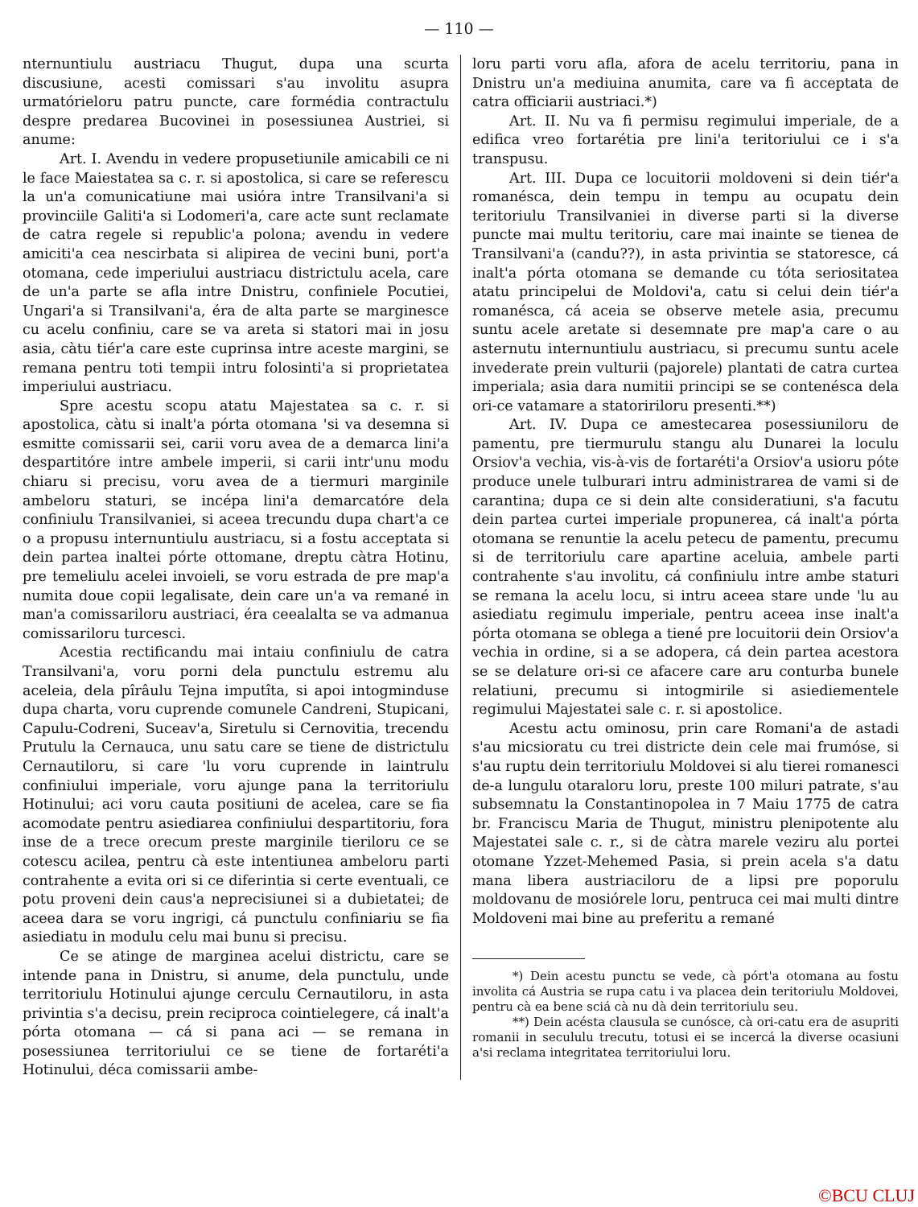— 110 —
nternuntiulu austriacu Thugut, dupa una scurta discusiune, acesti comissari s'au involitu asupra urmatórieloru patru puncte, care formédia contractulu despre predarea Bucovinei in posessiunea Austriei, si anume:
Art. I. Avendu in vedere propusetiunile amicabili ce ni le face Maiestatea sa c. r. si apostolica, si care se referescu la un'a comunicatiune mai usióra intre Transilvani'a si provinciile Galiti'a si Lodomeri'a, care acte sunt reclamate de catra regele si republic'a polona; avendu in vedere amiciti'a cea nescirbata si alipirea de vecini buni, port'a otomana, cede imperiului austriacu districtulu acela, care de un'a parte se afla intre Dnistru, confiniele Pocutiei, Ungari'a si Transilvani'a, éra de alta parte se marginesce cu acelu confiniu, care se va areta si statori mai in josu asia, càtu tiér'a care este cuprinsa intre aceste margini, se remana pentru toti tempii intru folosinti'a si proprietatea imperiului austriacu.
Spre acestu scopu atatu Majestatea sa c. r. si apostolica, càtu si inalt'a pórta otomana 'si va desemna si esmitte comissarii sei, carii voru avea de a demarca lini'a despartitóre intre ambele imperii, si carii intr'unu modu chiaru si precisu, voru avea de a tiermuri marginile ambeloru staturi, se incépa lini'a demarcatóre dela confiniulu Transilvaniei, si aceea trecundu dupa chart'a ce o a propusu internuntiulu austriacu, si a fostu acceptata si dein partea inaltei pórte ottomane, dreptu càtra Hotinu, pre temeliulu acelei invoieli, se voru estrada de pre map'a numita doue copii legalisate, dein care un'a va remané in man'a comissariloru austriaci, éra ceealalta se va admanua comissariloru turcesci.
Acestia rectificandu mai intaiu confiniulu de catra Transilvani'a, voru porni dela punctulu estremu alu aceleia, dela pîrâulu Tejna imputîta, si apoi intogminduse dupa charta, voru cuprende comunele Candreni, Stupicani, Capulu-Codreni, Suceav'a, Siretulu si Cernovitia, trecendu Prutulu la Cernauca, unu satu care se tiene de districtulu Cernautiloru, si care 'lu voru cuprende in laintrulu confiniului imperiale, voru ajunge pana la territoriulu Hotinului; aci voru cauta positiuni de acelea, care se fia acomodate pentru asiediarea confiniului despartitoriu, fora inse de a trece orecum preste marginile tieriloru ce se cotescu acilea, pentru cà este intentiunea ambeloru parti contrahente a evita ori si ce diferintia si certe eventuali, ce potu proveni dein caus'a neprecisiunei si a dubietatei; de aceea dara se voru ingrigi, cá punctulu confiniariu se fia asiediatu in modulu celu mai bunu si precisu.
Ce se atinge de marginea acelui districtu, care se intende pana in Dnistru, si anume, dela punctulu, unde territoriulu Hotinului ajunge cerculu Cernautiloru, in asta privintia s'a decisu, prein reciproca cointielegere, cá inalt'a pórta otomana — cá si pana aci — se remana in posessiunea territoriului ce se tiene de fortaréti'a Hotinului, déca comissarii ambe-
loru parti voru afla, afora de acelu territoriu, pana in Dnistru un'a mediuina anumita, care va fi acceptata de catra officiarii austriaci.*)
Art. II. Nu va fi permisu regimului imperiale, de a edifica vreo fortarétia pre lini'a teritoriului ce i s'a transpusu.
Art. III. Dupa ce locuitorii moldoveni si dein tiér'a romanésca, dein tempu in tempu au ocupatu dein teritoriulu Transilvaniei in diverse parti si la diverse puncte mai multu teritoriu, care mai inainte se tienea de Transilvani'a (candu??), in asta privintia se statoresce, cá inalt'a pórta otomana se demande cu tóta seriositatea atatu principelui de Moldovi'a, catu si celui dein tiér'a romanésca, cá aceia se observe metele asia, precumu suntu acele aretate si desemnate pre map'a care o au asternutu internuntiulu austriacu, si precumu suntu acele invederate prein vulturii (pajorele) plantati de catra curtea imperiala; asia dara numitii principi se se contenésca dela ori-ce vatamare a statoririloru presenti.**)
Art. IV. Dupa ce amestecarea posessiuniloru de pamentu, pre tiermurulu stangu alu Dunarei la loculu Orsiov'a vechia, vis-à-vis de fortaréti'a Orsiov'a usioru póte produce unele tulburari intru administrarea de vami si de carantina; dupa ce si dein alte consideratiuni, s'a facutu dein partea curtei imperiale propunerea, cá inalt'a pórta otomana se renuntie la acelu petecu de pamentu, precumu si de territoriulu care apartine aceluia, ambele parti contrahente s'au involitu, cá confiniulu intre ambe staturi se remana la acelu locu, si intru aceea stare unde 'lu au asiediatu regimulu imperiale, pentru aceea inse inalt'a pórta otomana se oblega a tiené pre locuitorii dein Orsiov'a vechia in ordine, si a se adopera, cá dein partea acestora se se delature ori-si ce afacere care aru conturba bunele relatiuni, precumu si intogmirile si asiediementele regimului Majestatei sale c. r. si apostolice.
Acestu actu ominosu, prin care Romani'a de astadi s'au micsioratu cu trei districte dein cele mai frumóse, si s'au ruptu dein territoriulu Moldovei si alu tierei romanesci de-a lungulu otaraloru loru, preste 100 miluri patrate, s'au subsemnatu la Constantinopolea in 7 Maiu 1775 de catra br. Franciscu Maria de Thugut, ministru plenipotente alu Majestatei sale c. r., si de càtra marele veziru alu portei otomane Yzzet-Mehemed Pasia, si prein acela s'a datu mana libera austriaciloru de a lipsi pre poporulu moldovanu de mosiórele loru, pentruca cei mai multi dintre Moldoveni mai bine au preferitu a remané
*) Dein acestu punctu se vede, cà pórt'a otomana au fostu involita cá Austria se rupa catu i va placea dein teritoriulu Moldovei, pentru cà ea bene sciá cà nu dà dein territoriulu seu.
**) Dein acésta clausula se cunósce, cà ori-catu era de asupriti romanii in secululu trecutu, totusi ei se incercá la diverse ocasiuni a'si reclama integritatea territoriului loru.
©BCU CLUJ